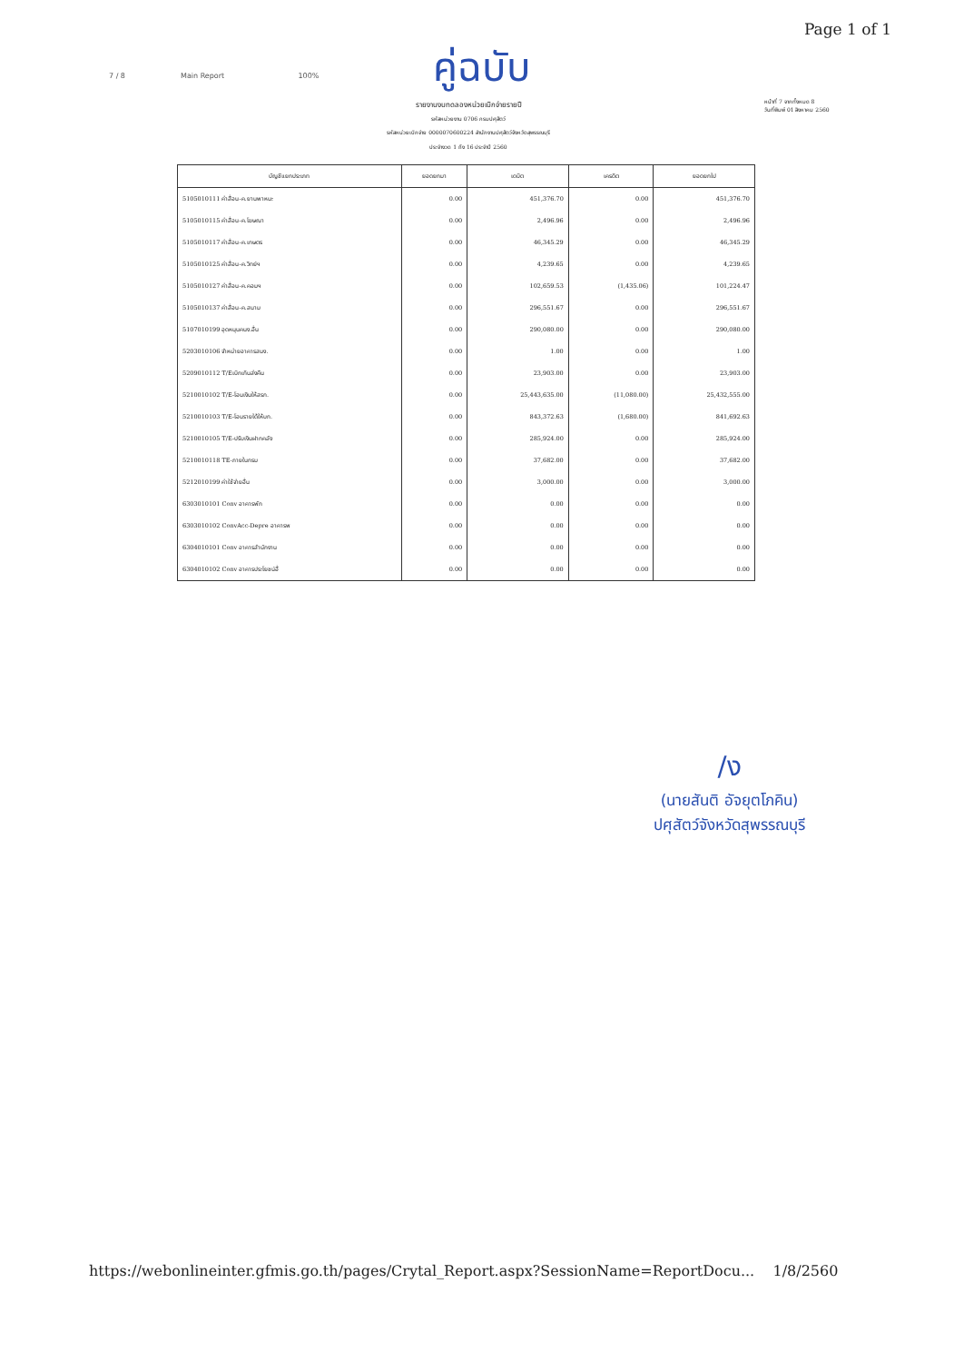Page 1 of 1
คู่ฉบับ
7 / 8 Main Report 100%
รายงานงบทดลองหน่วยเบิกจ่ายรายปี
รหัสหน่วยงาน 0706 กรมปศุสัตว์
รหัสหน่วยเบิกจ่าย 0000070600224 สำนักงานปศุสัตว์จังหวัดสุพรรณบุรี
ประจำงวด 1 ถึง 16 ประจำปี 2560
หน้าที่ 7 จากทั้งหมด 8
วันที่พิมพ์ 01 สิงหาคม 2560
| บัญชีแยกประเภท | ยอดยกมา | เดบิต | เครดิต | ยอดยกไป |
| --- | --- | --- | --- | --- |
| 5105010111 ค่าสื่อน-ค.ยานพาหนะ | 0.00 | 451,376.70 | 0.00 | 451,376.70 |
| 5105010115 ค่าสื่อน-ค.โฆษณา | 0.00 | 2,496.96 | 0.00 | 2,496.96 |
| 5105010117 ค่าสื่อน-ค.เกษตร | 0.00 | 46,345.29 | 0.00 | 46,345.29 |
| 5105010125 ค่าสื่อน-ค.วิทย์ฯ | 0.00 | 4,239.65 | 0.00 | 4,239.65 |
| 5105010127 ค่าสื่อน-ค.คอมฯ | 0.00 | 102,659.53 | (1,435.06) | 101,224.47 |
| 5105010137 ค่าสื่อน-ค.สนาม | 0.00 | 296,551.67 | 0.00 | 296,551.67 |
| 5107010199 อุดหนุนคนง.อื่น | 0.00 | 290,080.00 | 0.00 | 290,080.00 |
| 5203010106 จำหน่ายอาคารสนง. | 0.00 | 1.00 | 0.00 | 1.00 |
| 5209010112 T/Eเบิกเกินส่งคืน | 0.00 | 23,903.00 | 0.00 | 23,903.00 |
| 5210010102 T/E-โอนเงินให้สรก. | 0.00 | 25,443,635.00 | (11,080.00) | 25,432,555.00 |
| 5210010103 T/E-โอนรายได้ให้บก. | 0.00 | 843,372.63 | (1,680.00) | 841,692.63 |
| 5210010105 T/E-ปรับเงินฝากคลัง | 0.00 | 285,924.00 | 0.00 | 285,924.00 |
| 5210010118 TE-ภายในกรม | 0.00 | 37,682.00 | 0.00 | 37,682.00 |
| 5212010199 ค่าใช้จ่ายอื่น | 0.00 | 3,000.00 | 0.00 | 3,000.00 |
| 6303010101 Conv อาคารพัก | 0.00 | 0.00 | 0.00 | 0.00 |
| 6303010102 ConvAcc-Depre อาคารพ | 0.00 | 0.00 | 0.00 | 0.00 |
| 6304010101 Conv อาคารสำนักงาน | 0.00 | 0.00 | 0.00 | 0.00 |
| 6304010102 Conv อาคารประโยชน์อื่ | 0.00 | 0.00 | 0.00 | 0.00 |
/ง
(นายสันติ อัจยุตโภคิน)
ปศุสัตว์จังหวัดสุพรรณบุรี
https://webonlineinter.gfmis.go.th/pages/Crytal_Report.aspx?SessionName=ReportDocu... 1/8/2560